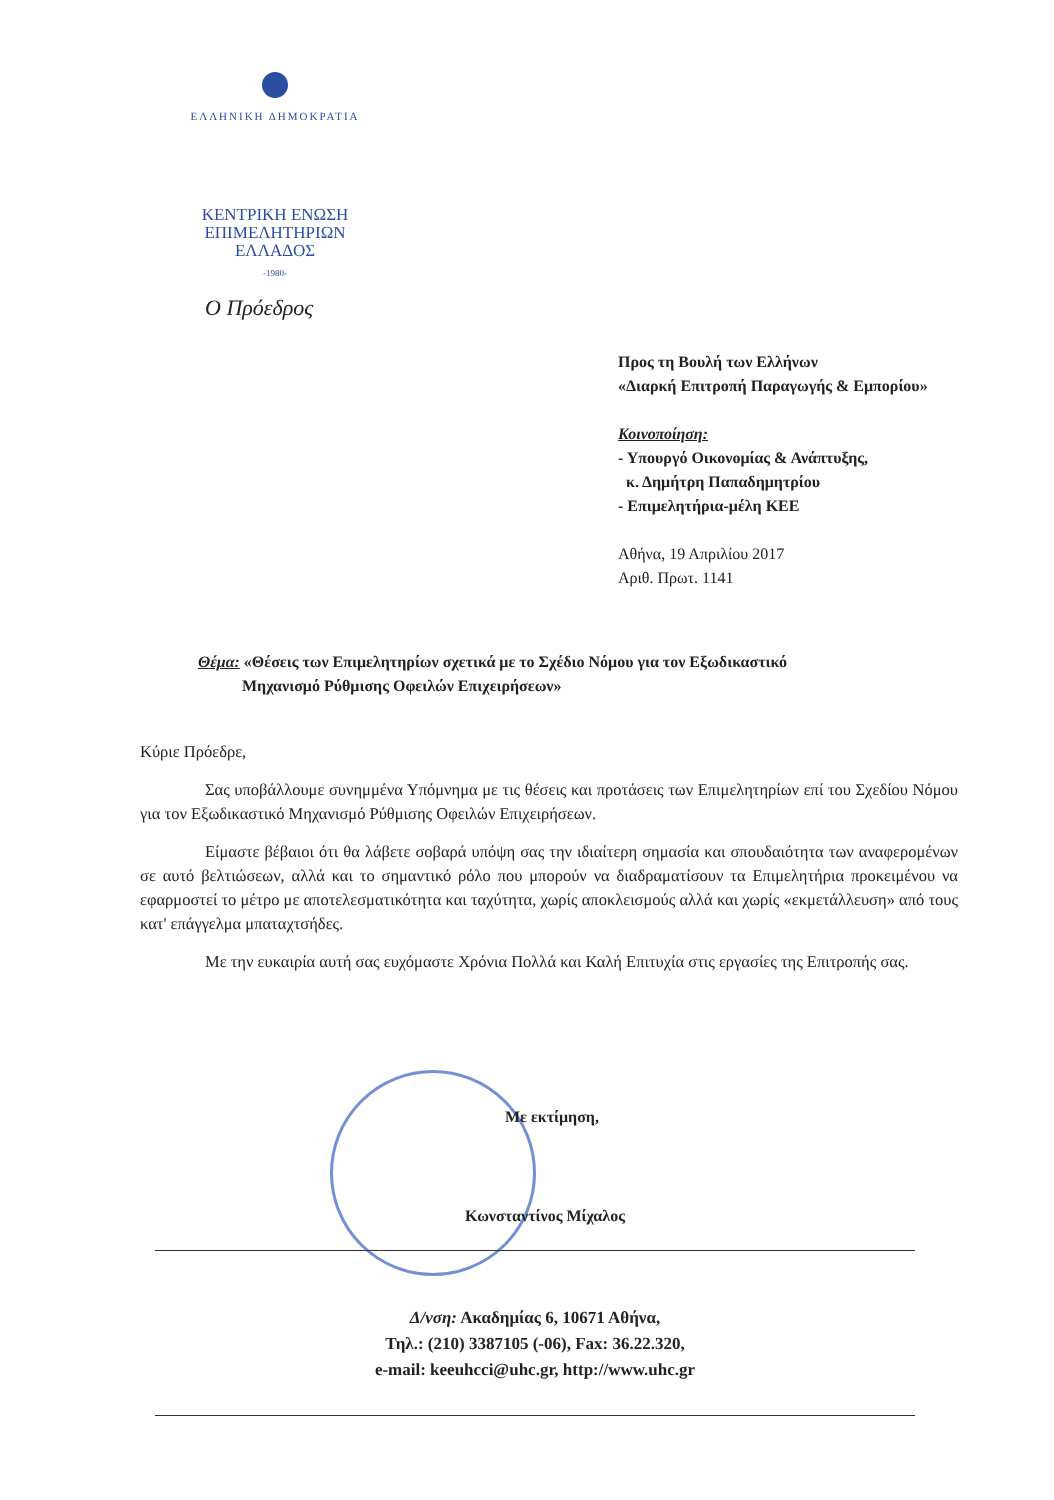ΕΛΛΗΝΙΚΗ ΔΗΜΟΚΡΑΤΙΑ
ΚΕΝΤΡΙΚΗ ΕΝΩΣΗ
ΕΠΙΜΕΛΗΤΗΡΙΩΝ
ΕΛΛΑΔΟΣ
-1980-
Ο Πρόεδρος
Προς τη Βουλή των Ελλήνων
«Διαρκή Επιτροπή Παραγωγής & Εμπορίου»
Κοινοποίηση:
- Υπουργό Οικονομίας & Ανάπτυξης,
κ. Δημήτρη Παπαδημητρίου
- Επιμελητήρια-μέλη ΚΕΕ
Αθήνα, 19 Απριλίου 2017
Αριθ. Πρωτ. 1141
Θέμα: «Θέσεις των Επιμελητηρίων σχετικά με το Σχέδιο Νόμου για τον Εξωδικαστικό
Μηχανισμό Ρύθμισης Οφειλών Επιχειρήσεων»
Κύριε Πρόεδρε,
Σας υποβάλλουμε συνημμένα Υπόμνημα με τις θέσεις και προτάσεις των Επιμελητηρίων επί του Σχεδίου Νόμου για τον Εξωδικαστικό Μηχανισμό Ρύθμισης Οφειλών Επιχειρήσεων.
Είμαστε βέβαιοι ότι θα λάβετε σοβαρά υπόψη σας την ιδιαίτερη σημασία και σπουδαιότητα των αναφερομένων σε αυτό βελτιώσεων, αλλά και το σημαντικό ρόλο που μπορούν να διαδραματίσουν τα Επιμελητήρια προκειμένου να εφαρμοστεί το μέτρο με αποτελεσματικότητα και ταχύτητα, χωρίς αποκλεισμούς αλλά και χωρίς «εκμετάλλευση» από τους κατ' επάγγελμα μπαταχτσήδες.
Με την ευκαιρία αυτή σας ευχόμαστε Χρόνια Πολλά και Καλή Επιτυχία στις εργασίες της Επιτροπής σας.
Με εκτίμηση,
Κωνσταντίνος Μίχαλος
Δ/νση: Ακαδημίας 6, 10671 Αθήνα,
Τηλ.: (210) 3387105 (-06), Fax: 36.22.320,
e-mail: keeuhcci@uhc.gr, http://www.uhc.gr